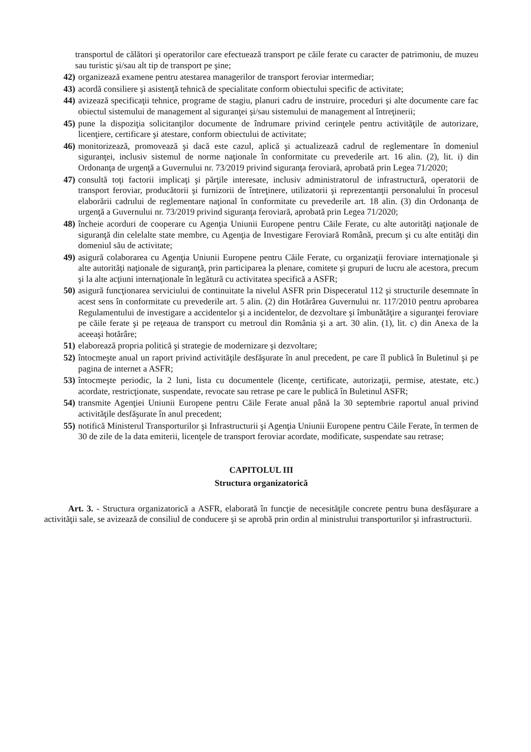transportul de călători şi operatorilor care efectuează transport pe căile ferate cu caracter de patrimoniu, de muzeu sau turistic şi/sau alt tip de transport pe şine;
42) organizează examene pentru atestarea managerilor de transport feroviar intermediar;
43) acordă consiliere şi asistenţă tehnică de specialitate conform obiectului specific de activitate;
44) avizează specificaţii tehnice, programe de stagiu, planuri cadru de instruire, proceduri şi alte documente care fac obiectul sistemului de management al siguranţei şi/sau sistemului de management al întreţinerii;
45) pune la dispoziţia solicitanţilor documente de îndrumare privind cerinţele pentru activităţile de autorizare, licenţiere, certificare şi atestare, conform obiectului de activitate;
46) monitorizează, promovează şi dacă este cazul, aplică şi actualizează cadrul de reglementare în domeniul siguranţei, inclusiv sistemul de norme naţionale în conformitate cu prevederile art. 16 alin. (2), lit. i) din Ordonanţa de urgenţă a Guvernului nr. 73/2019 privind siguranţa feroviară, aprobată prin Legea 71/2020;
47) consultă toţi factorii implicaţi şi părţile interesate, inclusiv administratorul de infrastructură, operatorii de transport feroviar, producătorii şi furnizorii de întreţinere, utilizatorii şi reprezentanţii personalului în procesul elaborării cadrului de reglementare naţional în conformitate cu prevederile art. 18 alin. (3) din Ordonanţa de urgenţă a Guvernului nr. 73/2019 privind siguranţa feroviară, aprobată prin Legea 71/2020;
48) încheie acorduri de cooperare cu Agenţia Uniunii Europene pentru Căile Ferate, cu alte autorităţi naţionale de siguranţă din celelalte state membre, cu Agenţia de Investigare Feroviară Română, precum şi cu alte entităţi din domeniul său de activitate;
49) asigură colaborarea cu Agenţia Uniunii Europene pentru Căile Ferate, cu organizaţii feroviare internaţionale şi alte autorităţi naţionale de siguranţă, prin participarea la plenare, comitete şi grupuri de lucru ale acestora, precum şi la alte acţiuni internaţionale în legătură cu activitatea specifică a ASFR;
50) asigură funcţionarea serviciului de continuitate la nivelul ASFR prin Dispeceratul 112 şi structurile desemnate în acest sens în conformitate cu prevederile art. 5 alin. (2) din Hotărârea Guvernului nr. 117/2010 pentru aprobarea Regulamentului de investigare a accidentelor şi a incidentelor, de dezvoltare şi îmbunătăţire a siguranţei feroviare pe căile ferate şi pe reţeaua de transport cu metroul din România şi a art. 30 alin. (1), lit. c) din Anexa de la aceeaşi hotărâre;
51) elaborează propria politică şi strategie de modernizare şi dezvoltare;
52) întocmeşte anual un raport privind activităţile desfăşurate în anul precedent, pe care îl publică în Buletinul şi pe pagina de internet a ASFR;
53) întocmeşte periodic, la 2 luni, lista cu documentele (licenţe, certificate, autorizaţii, permise, atestate, etc.) acordate, restricţionate, suspendate, revocate sau retrase pe care le publică în Buletinul ASFR;
54) transmite Agenţiei Uniunii Europene pentru Căile Ferate anual până la 30 septembrie raportul anual privind activităţile desfăşurate în anul precedent;
55) notifică Ministerul Transporturilor şi Infrastructurii şi Agenţia Uniunii Europene pentru Căile Ferate, în termen de 30 de zile de la data emiterii, licenţele de transport feroviar acordate, modificate, suspendate sau retrase;
CAPITOLUL III
Structura organizatorică
Art. 3. - Structura organizatorică a ASFR, elaborată în funcţie de necesităţile concrete pentru buna desfăşurare a activităţii sale, se avizează de consiliul de conducere şi se aprobă prin ordin al ministrului transporturilor şi infrastructurii.